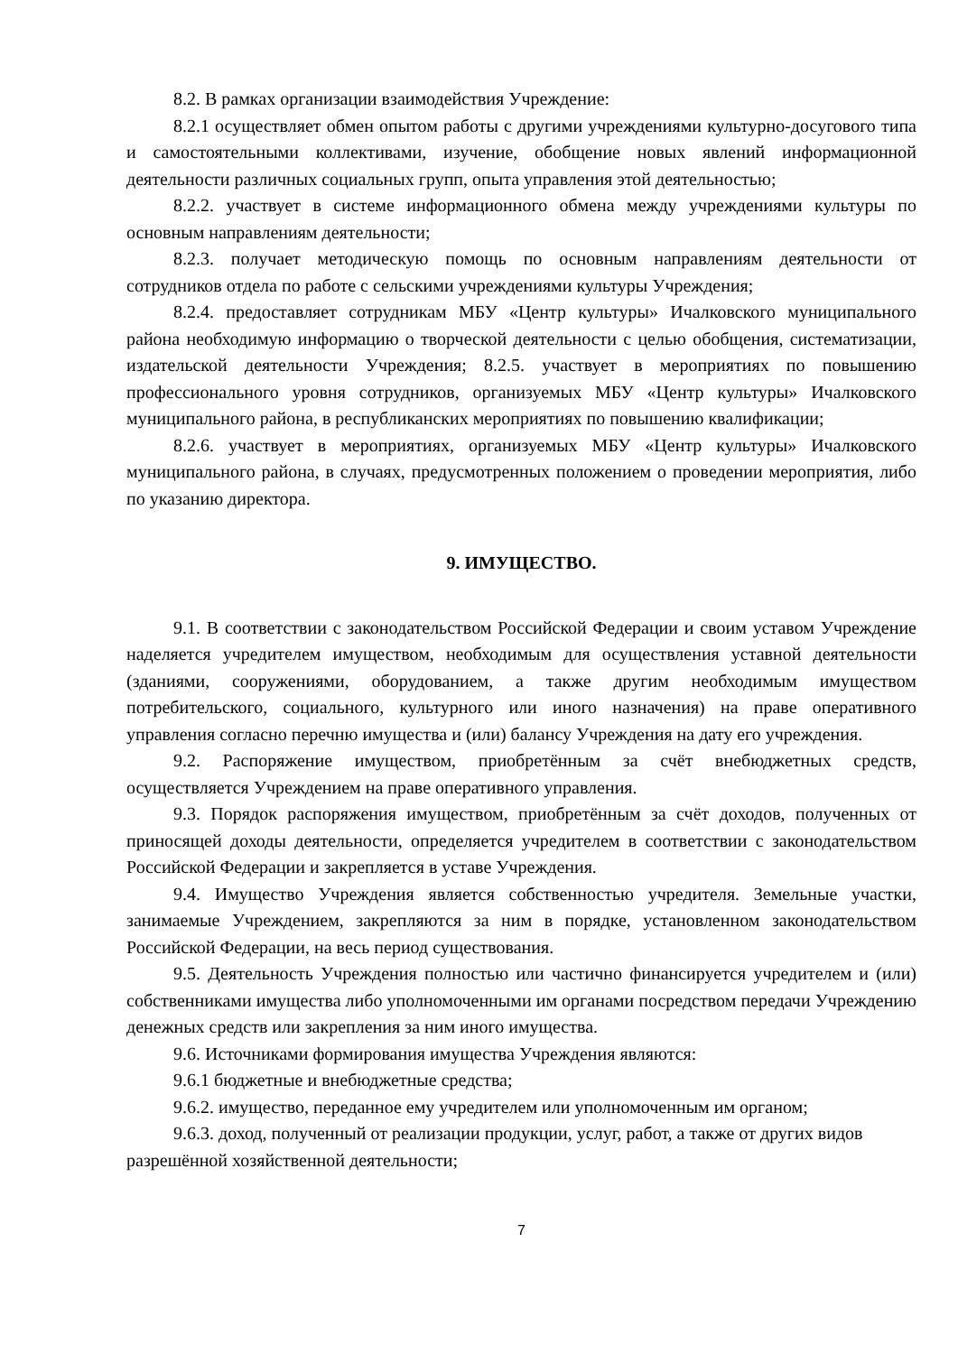8.2. В рамках организации взаимодействия Учреждение:
8.2.1 осуществляет обмен опытом работы с другими учреждениями культурно-досугового типа и самостоятельными коллективами, изучение, обобщение новых явлений информационной деятельности различных социальных групп, опыта управления этой деятельностью;
8.2.2. участвует в системе информационного обмена между учреждениями культуры по основным направлениям деятельности;
8.2.3. получает методическую помощь по основным направлениям деятельности от сотрудников отдела по работе с сельскими учреждениями культуры Учреждения;
8.2.4. предоставляет сотрудникам МБУ «Центр культуры» Ичалковского муниципального района необходимую информацию о творческой деятельности с целью обобщения, систематизации, издательской деятельности Учреждения; 8.2.5. участвует в мероприятиях по повышению профессионального уровня сотрудников, организуемых МБУ «Центр культуры» Ичалковского муниципального района, в республиканских мероприятиях по повышению квалификации;
8.2.6. участвует в мероприятиях, организуемых МБУ «Центр культуры» Ичалковского муниципального района, в случаях, предусмотренных положением о проведении мероприятия, либо по указанию директора.
9. ИМУЩЕСТВО.
9.1. В соответствии с законодательством Российской Федерации и своим уставом Учреждение наделяется учредителем имуществом, необходимым для осуществления уставной деятельности (зданиями, сооружениями, оборудованием, а также другим необходимым имуществом потребительского, социального, культурного или иного назначения) на праве оперативного управления согласно перечню имущества и (или) балансу Учреждения на дату его учреждения.
9.2. Распоряжение имуществом, приобретённым за счёт внебюджетных средств, осуществляется Учреждением на праве оперативного управления.
9.3. Порядок распоряжения имуществом, приобретённым за счёт доходов, полученных от приносящей доходы деятельности, определяется учредителем в соответствии с законодательством Российской Федерации и закрепляется в уставе Учреждения.
9.4. Имущество Учреждения является собственностью учредителя. Земельные участки, занимаемые Учреждением, закрепляются за ним в порядке, установленном законодательством Российской Федерации, на весь период существования.
9.5. Деятельность Учреждения полностью или частично финансируется учредителем и (или) собственниками имущества либо уполномоченными им органами посредством передачи Учреждению денежных средств или закрепления за ним иного имущества.
9.6. Источниками формирования имущества Учреждения являются:
9.6.1 бюджетные и внебюджетные средства;
9.6.2. имущество, переданное ему учредителем или уполномоченным им органом;
9.6.3. доход, полученный от реализации продукции, услуг, работ, а также от других видов разрешённой хозяйственной деятельности;
7